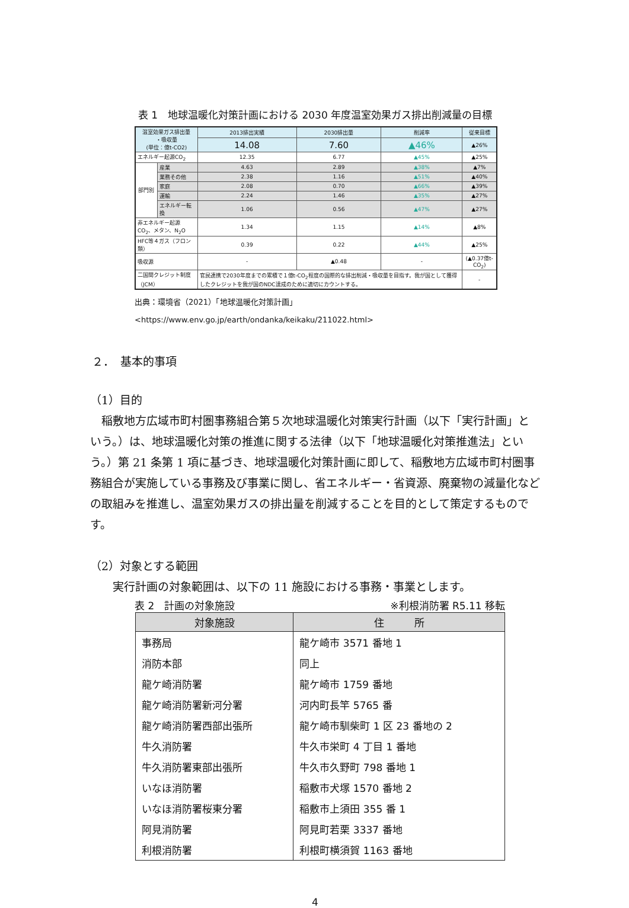表 1　地球温暖化対策計画における 2030 年度温室効果ガス排出削減量の目標
| 温室効果ガス排出量 ・吸収量 (単位：億t-CO2) | | 2013排出実績 | 2030排出量 | 削減率 | 従来目標 |
| --- | --- | --- | --- | --- | --- |
| | | 14.08 | 7.60 | ▲46% | ▲26% |
| エネルギー起源CO<sub>2</sub> | | 12.35 | 6.77 | ▲45% | ▲25% |
| 部門別 | 産業 | 4.63 | 2.89 | ▲38% | ▲7% |
| | 業務その他 | 2.38 | 1.16 | ▲51% | ▲40% |
| | 家庭 | 2.08 | 0.70 | ▲66% | ▲39% |
| | 運輸 | 2.24 | 1.46 | ▲35% | ▲27% |
| | エネルギー転換 | 1.06 | 0.56 | ▲47% | ▲27% |
| 非エネルギー起源CO<sub>2</sub>、メタン、N<sub>2</sub>O | | 1.34 | 1.15 | ▲14% | ▲8% |
| HFC等４ガス（フロン類） | | 0.39 | 0.22 | ▲44% | ▲25% |
| 吸収源 | | - | ▲0.48 | - | (▲0.37億t-CO<sub>2</sub>) |
| 二国間クレジット制度（JCM） | | 官民連携で2030年度までの累積で１億t-CO<sub>2</sub>程度の国際的な排出削減・吸収量を目指す。我が国として獲得したクレジットを我が国のNDC達成のために適切にカウントする。 | | | - |
出典：環境省（2021）「地球温暖化対策計画」
<https://www.env.go.jp/earth/ondanka/keikaku/211022.html>
２．　基本的事項
（1）目的
　稲敷地方広域市町村圏事務組合第５次地球温暖化対策実行計画（以下「実行計画」という。）は、地球温暖化対策の推進に関する法律（以下「地球温暖化対策推進法」という。）第 21 条第 1 項に基づき、地球温暖化対策計画に即して、稲敷地方広域市町村圏事務組合が実施している事務及び事業に関し、省エネルギー・省資源、廃棄物の減量化などの取組みを推進し、温室効果ガスの排出量を削減することを目的として策定するものです。
（2）対象とする範囲
　　実行計画の対象範囲は、以下の 11 施設における事務・事業とします。
表 2　計画の対象施設 ※利根消防署 R5.11 移転
| 対象施設 | 住 所 |
| --- | --- |
| 事務局 | 龍ケ崎市 3571 番地 1 |
| 消防本部 | 同上 |
| 龍ケ崎消防署 | 龍ケ崎市 1759 番地 |
| 龍ケ崎消防署新河分署 | 河内町長竿 5765 番 |
| 龍ケ崎消防署西部出張所 | 龍ケ崎市馴柴町 1 区 23 番地の 2 |
| 牛久消防署 | 牛久市栄町 4 丁目 1 番地 |
| 牛久消防署東部出張所 | 牛久市久野町 798 番地 1 |
| いなほ消防署 | 稲敷市犬塚 1570 番地 2 |
| いなほ消防署桜東分署 | 稲敷市上須田 355 番 1 |
| 阿見消防署 | 阿見町若栗 3337 番地 |
| 利根消防署 | 利根町横須賀 1163 番地 |
4